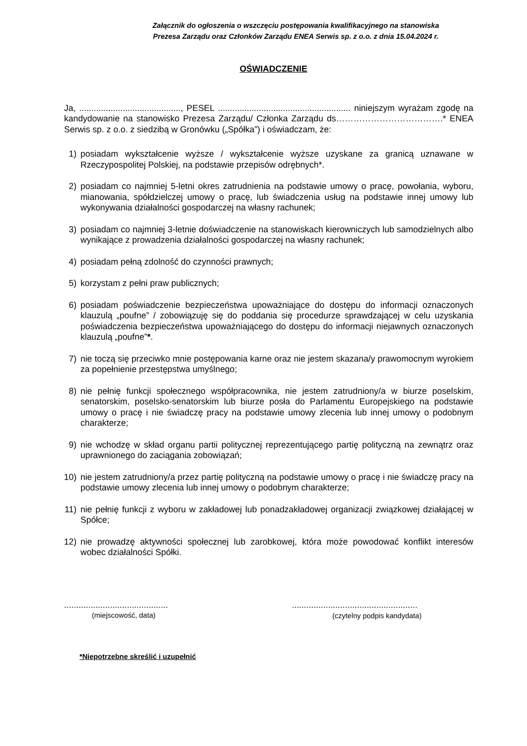Załącznik do ogłoszenia o wszczęciu postępowania kwalifikacyjnego na stanowiska
Prezesa Zarządu oraz Członków Zarządu ENEA Serwis sp. z o.o. z dnia 15.04.2024 r.
OŚWIADCZENIE
Ja, .........................................., PESEL ....................................................... niniejszym wyrażam zgodę na kandydowanie na stanowisko Prezesa Zarządu/ Członka Zarządu ds……………………………….* ENEA Serwis sp. z o.o. z siedzibą w Gronówku („Spółka”) i oświadczam, że:
1) posiadam wykształcenie wyższe / wykształcenie wyższe uzyskane za granicą uznawane w Rzeczypospolitej Polskiej, na podstawie przepisów odrębnych*.
2) posiadam co najmniej 5-letni okres zatrudnienia na podstawie umowy o pracę, powołania, wyboru, mianowania, spółdzielczej umowy o pracę, lub świadczenia usług na podstawie innej umowy lub wykonywania działalności gospodarczej na własny rachunek;
3) posiadam co najmniej 3-letnie doświadczenie na stanowiskach kierowniczych lub samodzielnych albo wynikające z prowadzenia działalności gospodarczej na własny rachunek;
4) posiadam pełną zdolność do czynności prawnych;
5) korzystam z pełni praw publicznych;
6) posiadam poświadczenie bezpieczeństwa upoważniające do dostępu do informacji oznaczonych klauzulą „poufne” / zobowiązuję się do poddania się procedurze sprawdzającej w celu uzyskania poświadczenia bezpieczeństwa upoważniającego do dostępu do informacji niejawnych oznaczonych klauzulą „poufne”*.
7) nie toczą się przeciwko mnie postępowania karne oraz nie jestem skazana/y prawomocnym wyrokiem za popełnienie przestępstwa umyślnego;
8) nie pełnię funkcji społecznego współpracownika, nie jestem zatrudniony/a w biurze poselskim, senatorskim, poselsko-senatorskim lub biurze posła do Parlamentu Europejskiego na podstawie umowy o pracę i nie świadczę pracy na podstawie umowy zlecenia lub innej umowy o podobnym charakterze;
9) nie wchodzę w skład organu partii politycznej reprezentującego partię polityczną na zewnątrz oraz uprawnionego do zaciągania zobowiązań;
10) nie jestem zatrudniony/a przez partię polityczną na podstawie umowy o pracę i nie świadczę pracy na podstawie umowy zlecenia lub innej umowy o podobnym charakterze;
11) nie pełnię funkcji z wyboru w zakładowej lub ponadzakładowej organizacji związkowej działającej w Spółce;
12) nie prowadzę aktywności społecznej lub zarobkowej, która może powodować konflikt interesów wobec działalności Spółki.
...........................................
(miejscowość, data)
....................................................
(czytelny podpis kandydata)
*Niepotrzebne skreślić i uzupełnić